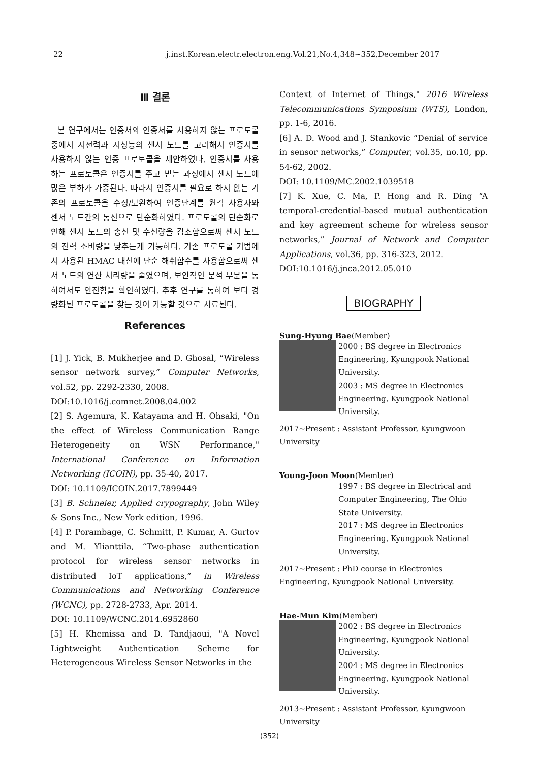22 j.inst.Korean.electr.electron.eng.Vol.21,No.4,348~352,December 2017
Ⅲ 결론
본 연구에서는 인증서와 인증서를 사용하지 않는 프로토콜 중에서 저전력과 저성능의 센서 노드를 고려해서 인증서를 사용하지 않는 인증 프로토콜을 제안하였다. 인증서를 사용하는 프로토콜은 인증서를 주고 받는 과정에서 센서 노드에 많은 부하가 가중된다. 따라서 인증서를 필요로 하지 않는 기존의 프로토콜을 수정/보완하여 인증단계를 원격 사용자와 센서 노드간의 통신으로 단순화하였다. 프로토콜의 단순화로 인해 센서 노드의 송신 및 수신량을 감소함으로써 센서 노드의 전력 소비량을 낮추는게 가능하다. 기존 프로토콜 기법에서 사용된 HMAC 대신에 단순 해쉬함수를 사용함으로써 센서 노드의 연산 처리량을 줄였으며, 보안적인 분석 부분을 통하여서도 안전함을 확인하였다. 추후 연구를 통하여 보다 경량화된 프로토콜을 찾는 것이 가능할 것으로 사료된다.
References
[1] J. Yick, B. Mukherjee and D. Ghosal, “Wireless sensor network survey,” Computer Networks, vol.52, pp. 2292-2330, 2008.
DOI:10.1016/j.comnet.2008.04.002
[2] S. Agemura, K. Katayama and H. Ohsaki, "On the effect of Wireless Communication Range Heterogeneity on WSN Performance," International Conference on Information Networking (ICOIN), pp. 35-40, 2017.
DOI: 10.1109/ICOIN.2017.7899449
[3] B. Schneier, Applied crypography, John Wiley & Sons Inc., New York edition, 1996.
[4] P. Porambage, C. Schmitt, P. Kumar, A. Gurtov and M. Ylianttila, “Two‑phase authentication protocol for wireless sensor networks in distributed IoT applications,” in Wireless Communications and Networking Conference (WCNC), pp. 2728‑2733, Apr. 2014.
DOI: 10.1109/WCNC.2014.6952860
[5] H. Khemissa and D. Tandjaoui, "A Novel Lightweight Authentication Scheme for Heterogeneous Wireless Sensor Networks in the
Context of Internet of Things," 2016 Wireless Telecommunications Symposium (WTS), London, pp. 1-6, 2016.
[6] A. D. Wood and J. Stankovic “Denial of service in sensor networks,” Computer, vol.35, no.10, pp. 54-62, 2002.
DOI: 10.1109/MC.2002.1039518
[7] K. Xue, C. Ma, P. Hong and R. Ding “A temporal-credential-based mutual authentication and key agreement scheme for wireless sensor networks,” Journal of Network and Computer Applications, vol.36, pp. 316‑323, 2012.
DOI:10.1016/j.jnca.2012.05.010
BIOGRAPHY
Sung-Hyung Bae(Member)
2000 : BS degree in Electronics Engineering, Kyungpook National University.
2003 : MS degree in Electronics Engineering, Kyungpook National University.
2017~Present : Assistant Professor, Kyungwoon University
Young-Joon Moon(Member)
1997 : BS degree in Electrical and Computer Engineering, The Ohio State University.
2017 : MS degree in Electronics Engineering, Kyungpook National University.
2017~Present : PhD course in Electronics Engineering, Kyungpook National University.
Hae-Mun Kim(Member)
2002 : BS degree in Electronics Engineering, Kyungpook National University.
2004 : MS degree in Electronics Engineering, Kyungpook National University.
2013~Present : Assistant Professor, Kyungwoon University
(352)